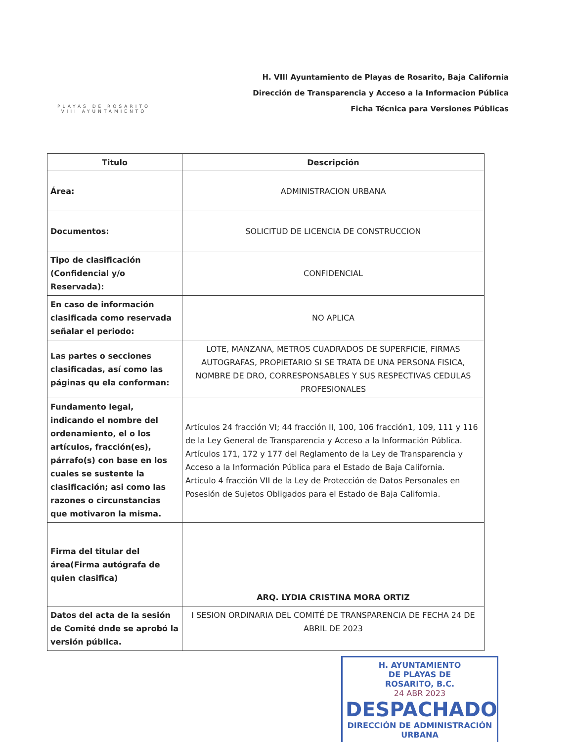PLAYAS DE ROSARITO
VIII AYUNTAMIENTO
H. VIII Ayuntamiento de Playas de Rosarito, Baja California
Dirección de Transparencia y Acceso a la Informacion Pública
Ficha Técnica para Versiones Públicas
| Titulo | Descripción |
| --- | --- |
| Área: | ADMINISTRACION URBANA |
| Documentos: | SOLICITUD DE LICENCIA DE CONSTRUCCION |
| Tipo de clasificación (Confidencial y/o Reservada): | CONFIDENCIAL |
| En caso de información clasificada como reservada señalar el periodo: | NO APLICA |
| Las partes o secciones clasificadas, así como las páginas qu ela conforman: | LOTE, MANZANA, METROS CUADRADOS DE SUPERFICIE, FIRMAS AUTOGRAFAS, PROPIETARIO SI SE TRATA DE UNA PERSONA FISICA, NOMBRE DE DRO, CORRESPONSABLES Y SUS RESPECTIVAS CEDULAS PROFESIONALES |
| Fundamento legal, indicando el nombre del ordenamiento, el o los artículos, fracción(es), párrafo(s) con base en los cuales se sustente la clasificación; asi como las razones o circunstancias que motivaron la misma. | Artículos 24 fracción VI; 44 fracción II, 100, 106 fracción1, 109, 111 y 116 de la Ley General de Transparencia y Acceso a la Información Pública. Artículos 171, 172 y 177 del Reglamento de la Ley de Transparencia y Acceso a la Información Pública para el Estado de Baja California. Articulo 4 fracción VII de la Ley de Protección de Datos Personales en Posesión de Sujetos Obligados para el Estado de Baja California. |
| Firma del titular del área(Firma autógrafa de quien clasifica) | ARQ. LYDIA CRISTINA MORA ORTIZ |
| Datos del acta de la sesión de Comité dnde se aprobó la versión pública. | I SESION ORDINARIA DEL COMITÉ DE TRANSPARENCIA DE FECHA 24 DE ABRIL DE 2023 |
H. AYUNTAMIENTO
DE PLAYAS DE
ROSARITO, B.C.
24 ABR 2023
DESPACHADO
DIRECCIÓN DE ADMINISTRACIÓN URBANA